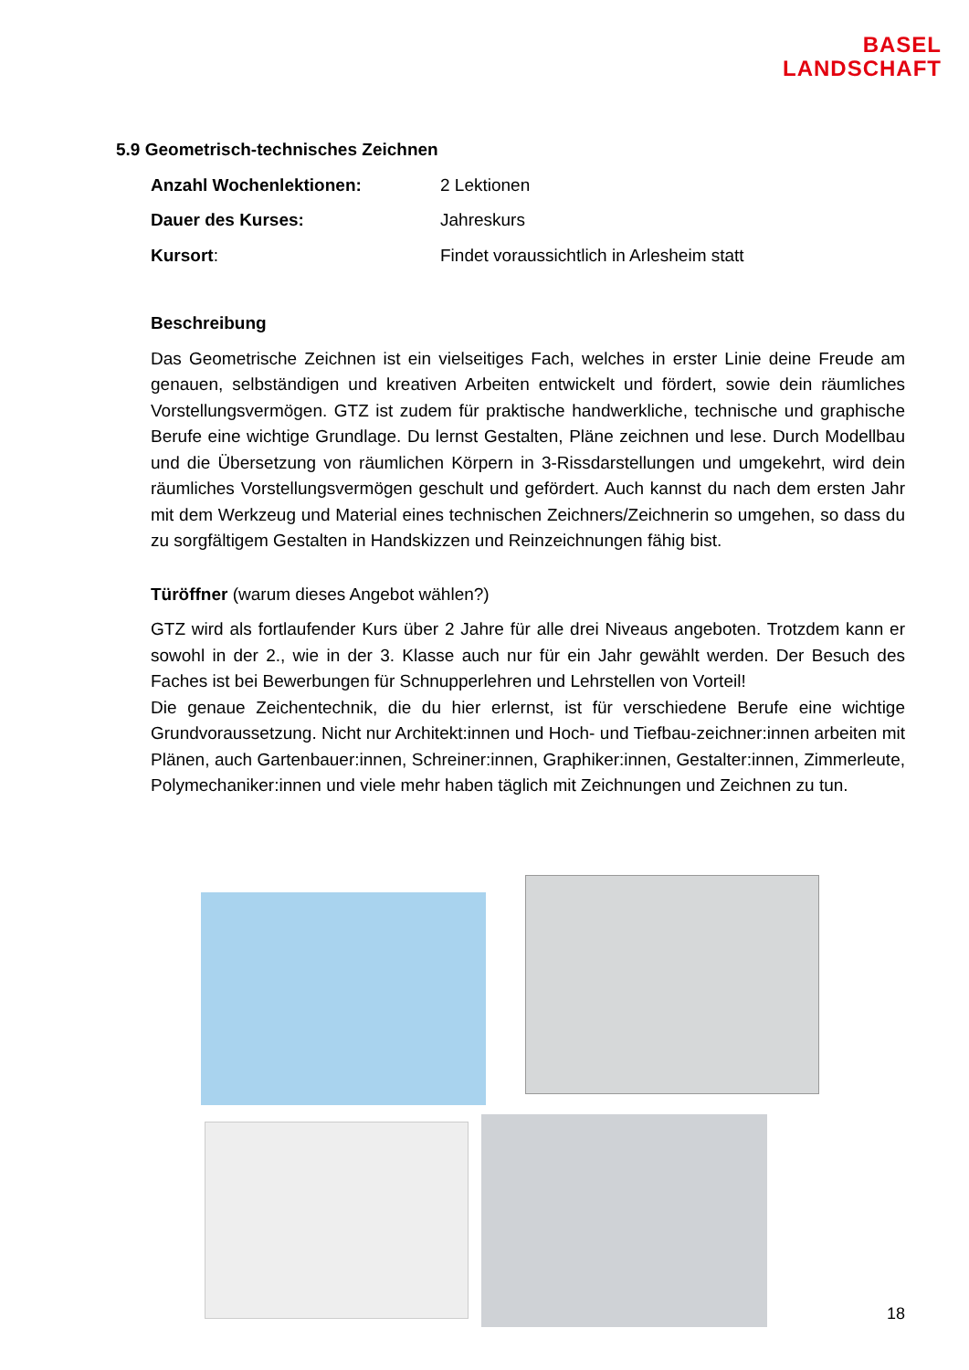BASEL
LANDSCHAFT
5.9 Geometrisch-technisches Zeichnen
Anzahl Wochenlektionen: 2 Lektionen
Dauer des Kurses: Jahreskurs
Kursort: Findet voraussichtlich in Arlesheim statt
Beschreibung
Das Geometrische Zeichnen ist ein vielseitiges Fach, welches in erster Linie deine Freude am genauen, selbständigen und kreativen Arbeiten entwickelt und fördert, sowie dein räumliches Vorstellungsvermögen. GTZ ist zudem für praktische handwerkliche, technische und graphische Berufe eine wichtige Grundlage. Du lernst Gestalten, Pläne zeichnen und lese. Durch Modellbau und die Übersetzung von räumlichen Körpern in 3-Rissdarstellungen und umgekehrt, wird dein räumliches Vorstellungsvermögen geschult und gefördert. Auch kannst du nach dem ersten Jahr mit dem Werkzeug und Material eines technischen Zeichners/Zeichnerin so umgehen, so dass du zu sorgfältigem Gestalten in Handskizzen und Reinzeichnungen fähig bist.
Türöffner (warum dieses Angebot wählen?)
GTZ wird als fortlaufender Kurs über 2 Jahre für alle drei Niveaus angeboten. Trotzdem kann er sowohl in der 2., wie in der 3. Klasse auch nur für ein Jahr gewählt werden. Der Besuch des Faches ist bei Bewerbungen für Schnupperlehren und Lehrstellen von Vorteil!
Die genaue Zeichentechnik, die du hier erlernst, ist für verschiedene Berufe eine wichtige Grundvoraussetzung. Nicht nur Architekt:innen und Hoch- und Tiefbau-zeichner:innen arbeiten mit Plänen, auch Gartenbauer:innen, Schreiner:innen, Graphiker:innen, Gestalter:innen, Zimmerleute, Polymechaniker:innen und viele mehr haben täglich mit Zeichnungen und Zeichnen zu tun.
18